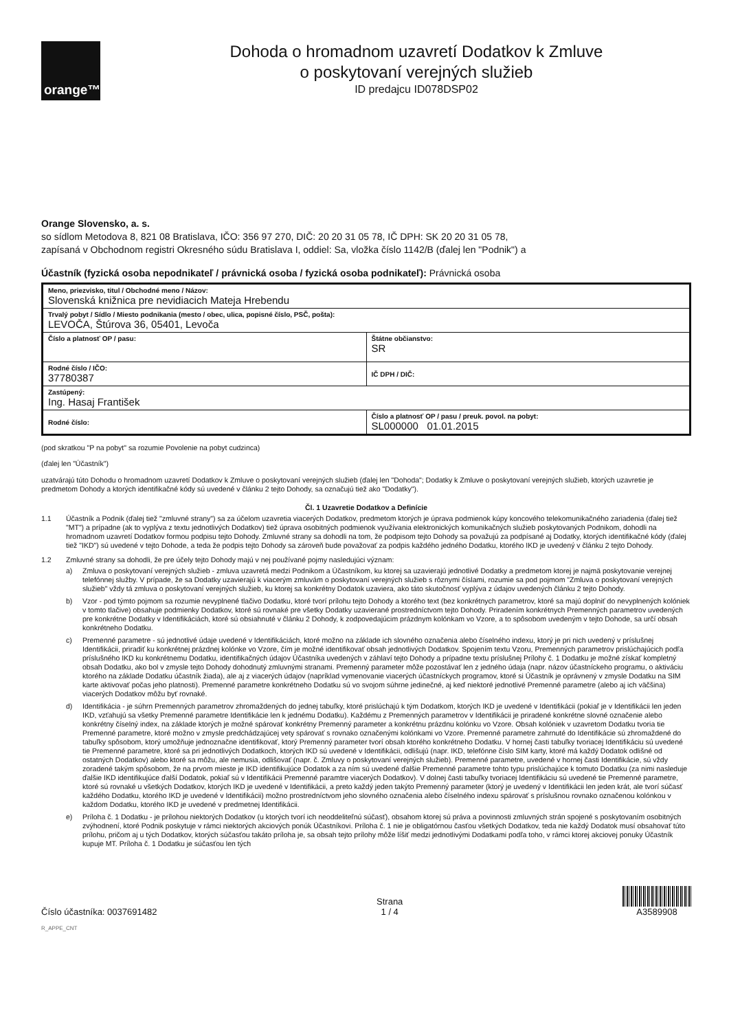orange™
Dohoda o hromadnom uzavretí Dodatkov k Zmluve
o poskytovaní verejných služieb
ID predajcu ID078DSP02
Orange Slovensko, a. s.
so sídlom Metodova 8, 821 08 Bratislava, IČO: 356 97 270, DIČ: 20 20 31 05 78, IČ DPH: SK 20 20 31 05 78,
zapísaná v Obchodnom registri Okresného súdu Bratislava I, oddiel: Sa, vložka číslo 1142/B (ďalej len "Podnik") a
Účastník (fyzická osoba nepodnikateľ / právnická osoba / fyzická osoba podnikateľ): Právnická osoba
| Meno, priezvisko, titul / Obchodné meno / Názov: Slovenská knižnica pre nevidiacich Mateja Hrebendu | |
| Trvalý pobyt / Sídlo / Miesto podnikania (mesto / obec, ulica, popisné číslo, PSČ, pošta): LEVOČA, Štúrova 36, 05401, Levoča | |
| Číslo a platnosť OP / pasu: | Štátne občianstvo: SR |
| Rodné číslo / IČO: 37780387 | IČ DPH / DIČ: |
| Zastúpený: Ing. Hasaj František | |
| Rodné číslo: | Číslo a platnosť OP / pasu / preuk. povol. na pobyt: SL000000 01.01.2015 |
(pod skratkou "P na pobyt" sa rozumie Povolenie na pobyt cudzinca)
(ďalej len "Účastník")
uzatvárajú túto Dohodu o hromadnom uzavretí Dodatkov k Zmluve o poskytovaní verejných služieb (ďalej len "Dohoda"; Dodatky k Zmluve o poskytovaní verejných služieb, ktorých uzavretie je predmetom Dohody a ktorých identifikačné kódy sú uvedené v článku 2 tejto Dohody, sa označujú tiež ako "Dodatky").
Čl. 1 Uzavretie Dodatkov a Definície
1.1 Účastník a Podnik (ďalej tiež "zmluvné strany") sa za účelom uzavretia viacerých Dodatkov, predmetom ktorých je úprava podmienok kúpy koncového telekomunikačného zariadenia (ďalej tiež "MT") a prípadne (ak to vyplýva z textu jednotlivých Dodatkov) tiež úprava osobitných podmienok využívania elektronických komunikačných služieb poskytovaných Podnikom, dohodli na hromadnom uzavretí Dodatkov formou podpisu tejto Dohody. Zmluvné strany sa dohodli na tom, že podpisom tejto Dohody sa považujú za podpísané aj Dodatky, ktorých identifikačné kódy (ďalej tiež "IKD") sú uvedené v tejto Dohode, a teda že podpis tejto Dohody sa zároveň bude považovať za podpis každého jedného Dodatku, ktorého IKD je uvedený v článku 2 tejto Dohody.
1.2 Zmluvné strany sa dohodli, že pre účely tejto Dohody majú v nej používané pojmy nasledujúci význam:
a) Zmluva o poskytovaní verejných služieb - zmluva uzavretá medzi Podnikom a Účastníkom, ku ktorej sa uzavierajú jednotlivé Dodatky a predmetom ktorej je najmä poskytovanie verejnej telefónnej služby. V prípade, že sa Dodatky uzavierajú k viacerým zmluvám o poskytovaní verejných služieb s rôznymi číslami, rozumie sa pod pojmom "Zmluva o poskytovaní verejných služieb" vždy tá zmluva o poskytovaní verejných služieb, ku ktorej sa konkrétny Dodatok uzaviera, ako táto skutočnosť vyplýva z údajov uvedených článku 2 tejto Dohody.
b) Vzor - pod týmto pojmom sa rozumie nevyplnené tlačivo Dodatku, ktoré tvorí prílohu tejto Dohody a ktorého text (bez konkrétnych parametrov, ktoré sa majú doplniť do nevyplnených kolóniek v tomto tlačive) obsahuje podmienky Dodatkov, ktoré sú rovnaké pre všetky Dodatky uzavierané prostredníctvom tejto Dohody. Priradením konkrétnych Premenných parametrov uvedených pre konkrétne Dodatky v Identifikáciách, ktoré sú obsiahnuté v článku 2 Dohody, k zodpovedajúcim prázdnym kolónkam vo Vzore, a to spôsobom uvedeným v tejto Dohode, sa určí obsah konkrétneho Dodatku.
c) Premenné parametre - sú jednotlivé údaje uvedené v Identifikáciách, ktoré možno na základe ich slovného označenia alebo číselného indexu, ktorý je pri nich uvedený v príslušnej Identifikácii, priradiť ku konkrétnej prázdnej kolónke vo Vzore, čím je možné identifikovať obsah jednotlivých Dodatkov. Spojením textu Vzoru, Premenných parametrov prislúchajúcich podľa príslušného IKD ku konkrétnemu Dodatku, identifikačných údajov Účastníka uvedených v záhlaví tejto Dohody a prípadne textu príslušnej Prílohy č. 1 Dodatku je možné získať kompletný obsah Dodatku, ako bol v zmysle tejto Dohody dohodnutý zmluvnými stranami. Premenný parameter môže pozostávať len z jedného údaja (napr. názov účastníckeho programu, o aktiváciu ktorého na základe Dodatku účastník žiada), ale aj z viacerých údajov (napríklad vymenovanie viacerých účastníckych programov, ktoré si Účastník je oprávnený v zmysle Dodatku na SIM karte aktivovať počas jeho platnosti). Premenné parametre konkrétneho Dodatku sú vo svojom súhrne jedinečné, aj keď niektoré jednotlivé Premenné parametre (alebo aj ich väčšina) viacerých Dodatkov môžu byť rovnaké.
d) Identifikácia - je súhrn Premenných parametrov zhromaždených do jednej tabuľky, ktoré prislúchajú k tým Dodatkom, ktorých IKD je uvedené v Identifikácii (pokiaľ je v Identifikácii len jeden IKD, vzťahujú sa všetky Premenné parametre Identifikácie len k jednému Dodatku). Každému z Premenných parametrov v Identifikácii je priradené konkrétne slovné označenie alebo konkrétny číselný index, na základe ktorých je možné spárovať konkrétny Premenný parameter a konkrétnu prázdnu kolónku vo Vzore. Obsah kolóniek v uzavretom Dodatku tvoria tie Premenné parametre, ktoré možno v zmysle predchádzajúcej vety spárovať s rovnako označenými kolónkami vo Vzore. Premenné parametre zahrnuté do Identifikácie sú zhromaždené do tabuľky spôsobom, ktorý umožňuje jednoznačne identifikovať, ktorý Premenný parameter tvorí obsah ktorého konkrétneho Dodatku. V hornej časti tabuľky tvoriacej Identifikáciu sú uvedené tie Premenné parametre, ktoré sa pri jednotlivých Dodatkoch, ktorých IKD sú uvedené v Identifikácii, odlišujú (napr. IKD, telefónne číslo SIM karty, ktoré má každý Dodatok odlišné od ostatných Dodatkov) alebo ktoré sa môžu, ale nemusia, odlišovať (napr. č. Zmluvy o poskytovaní verejných služieb). Premenné parametre, uvedené v hornej časti Identifikácie, sú vždy zoradené takým spôsobom, že na prvom mieste je IKD identifikujúce Dodatok a za ním sú uvedené ďalšie Premenné parametre tohto typu prislúchajúce k tomuto Dodatku (za nimi nasleduje ďalšie IKD identifikujúce ďalší Dodatok, pokiaľ sú v Identifikácii Premenné paramtre viacerých Dodatkov). V dolnej časti tabuľky tvoriacej Identifikáciu sú uvedené tie Premenné parametre, ktoré sú rovnaké u všetkých Dodatkov, ktorých IKD je uvedené v Identifikácii, a preto každý jeden takýto Premenný parameter (ktorý je uvedený v Identifikácii len jeden krát, ale tvorí súčasť každého Dodatku, ktorého IKD je uvedené v Identifikácii) možno prostredníctvom jeho slovného označenia alebo číselného indexu spárovať s príslušnou rovnako označenou kolónkou v každom Dodatku, ktorého IKD je uvedené v predmetnej Identifikácii.
e) Príloha č. 1 Dodatku - je prílohou niektorých Dodatkov (u ktorých tvorí ich neoddeliteľnú súčasť), obsahom ktorej sú práva a povinnosti zmluvných strán spojené s poskytovaním osobitných zvýhodnení, ktoré Podnik poskytuje v rámci niektorých akciových ponúk Účastníkovi. Príloha č. 1 nie je obligatórnou časťou všetkých Dodatkov, teda nie každý Dodatok musí obsahovať túto prílohu, pričom aj u tých Dodatkov, ktorých súčasťou takáto príloha je, sa obsah tejto prílohy môže líšiť medzi jednotlivými Dodatkami podľa toho, v rámci ktorej akciovej ponuky Účastník kupuje MT. Príloha č. 1 Dodatku je súčasťou len tých
Číslo účastníka: 0037691482
Strana
1 / 4
A3589908
R_APPE_CNT